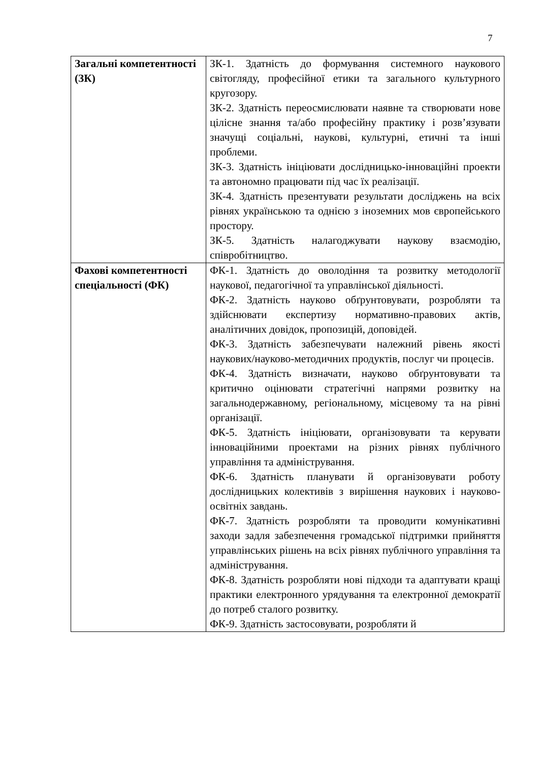7
| Загальні компетентності (ЗК) | ЗК-1. Здатність до формування системного наукового світогляду, професійної етики та загального культурного кругозору. ЗК-2. Здатність переосмислювати наявне та створювати нове цілісне знання та/або професійну практику і розв’язувати значущі соціальні, наукові, культурні, етичні та інші проблеми. ЗК-3. Здатність ініціювати дослідницько-інноваційні проекти та автономно працювати під час їх реалізації. ЗК-4. Здатність презентувати результати досліджень на всіх рівнях українською та однією з іноземних мов європейського простору. ЗК-5. Здатність налагоджувати наукову взаємодію, співробітництво. |
| Фахові компетентності спеціальності (ФК) | ФК-1. Здатність до оволодіння та розвитку методології наукової, педагогічної та управлінської діяльності. ФК-2. Здатність науково обґрунтовувати, розробляти та здійснювати експертизу нормативно-правових актів, аналітичних довідок, пропозицій, доповідей. ФК-3. Здатність забезпечувати належний рівень якості наукових/науково-методичних продуктів, послуг чи процесів. ФК-4. Здатність визначати, науково обґрунтовувати та критично оцінювати стратегічні напрями розвитку на загальнодержавному, регіональному, місцевому та на рівні організації. ФК-5. Здатність ініціювати, організовувати та керувати інноваційними проектами на різних рівнях публічного управління та адміністрування. ФК-6. Здатність планувати й організовувати роботу дослідницьких колективів з вирішення наукових і науково-освітніх завдань. ФК-7. Здатність розробляти та проводити комунікативні заходи задля забезпечення громадської підтримки прийняття управлінських рішень на всіх рівнях публічного управління та адміністрування. ФК-8. Здатність розробляти нові підходи та адаптувати кращі практики електронного урядування та електронної демократії до потреб сталого розвитку. ФК-9. Здатність застосовувати, розробляти й |